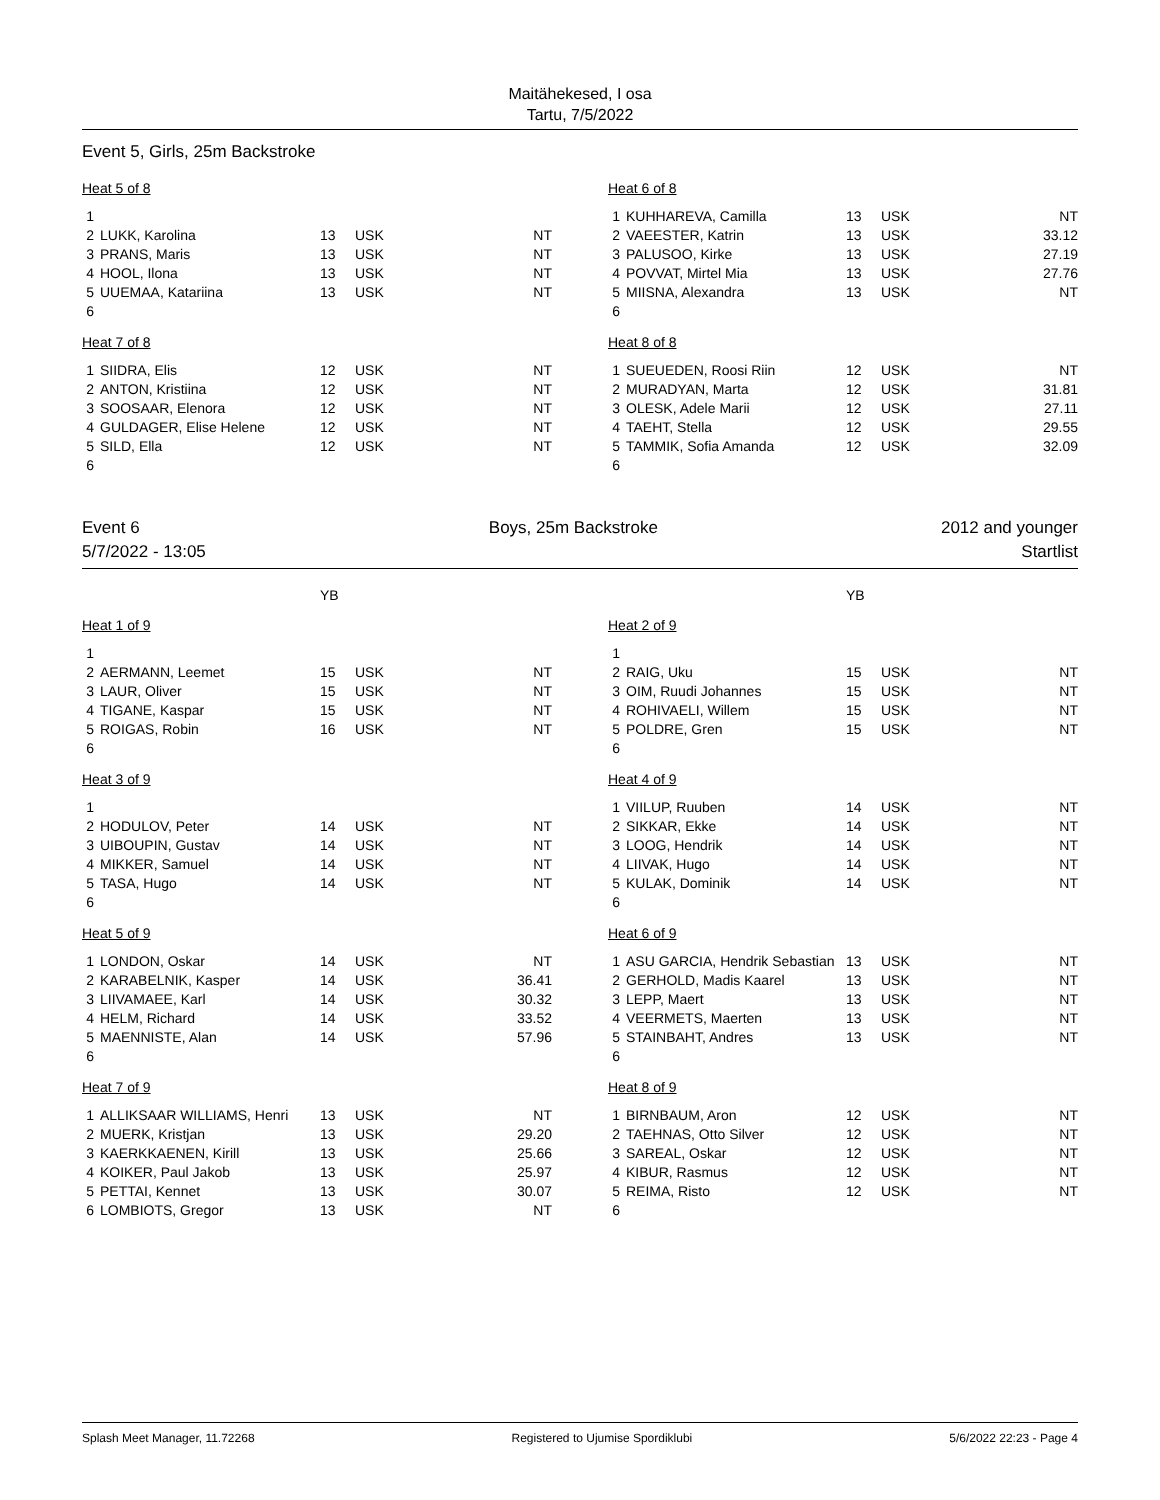Maitähekesed, I osa
Tartu, 7/5/2022
Event 5, Girls, 25m Backstroke
| Heat 5 of 8 | | | | |
| 1 | | | | |
| 2 | LUKK, Karolina | 13 | USK | NT |
| 3 | PRANS, Maris | 13 | USK | NT |
| 4 | HOOL, Ilona | 13 | USK | NT |
| 5 | UUEMAA, Katariina | 13 | USK | NT |
| 6 | | | | |
| Heat 7 of 8 | | | | |
| 1 | SIIDRA, Elis | 12 | USK | NT |
| 2 | ANTON, Kristiina | 12 | USK | NT |
| 3 | SOOSAAR, Elenora | 12 | USK | NT |
| 4 | GULDAGER, Elise Helene | 12 | USK | NT |
| 5 | SILD, Ella | 12 | USK | NT |
| 6 | | | | |
| Heat 6 of 8 | | | | |
| 1 | KUHHAREVA, Camilla | 13 | USK | NT |
| 2 | VAEESTER, Katrin | 13 | USK | 33.12 |
| 3 | PALUSOO, Kirke | 13 | USK | 27.19 |
| 4 | POVVAT, Mirtel Mia | 13 | USK | 27.76 |
| 5 | MIISNA, Alexandra | 13 | USK | NT |
| 6 | | | | |
| Heat 8 of 8 | | | | |
| 1 | SUEUEDEN, Roosi Riin | 12 | USK | NT |
| 2 | MURADYAN, Marta | 12 | USK | 31.81 |
| 3 | OLESK, Adele Marii | 12 | USK | 27.11 |
| 4 | TAEHT, Stella | 12 | USK | 29.55 |
| 5 | TAMMIK, Sofia Amanda | 12 | USK | 32.09 |
| 6 | | | | |
Event 6
5/7/2022 - 13:05
Boys, 25m Backstroke 2012 and younger
Startlist
| | | YB | | |
| Heat 1 of 9 | | | | |
| 1 | | | | |
| 2 | AERMANN, Leemet | 15 | USK | NT |
| 3 | LAUR, Oliver | 15 | USK | NT |
| 4 | TIGANE, Kaspar | 15 | USK | NT |
| 5 | ROIGAS, Robin | 16 | USK | NT |
| 6 | | | | |
| Heat 3 of 9 | | | | |
| 1 | | | | |
| 2 | HODULOV, Peter | 14 | USK | NT |
| 3 | UIBOUPIN, Gustav | 14 | USK | NT |
| 4 | MIKKER, Samuel | 14 | USK | NT |
| 5 | TASA, Hugo | 14 | USK | NT |
| 6 | | | | |
| Heat 5 of 9 | | | | |
| 1 | LONDON, Oskar | 14 | USK | NT |
| 2 | KARABELNIK, Kasper | 14 | USK | 36.41 |
| 3 | LIIVAMAEE, Karl | 14 | USK | 30.32 |
| 4 | HELM, Richard | 14 | USK | 33.52 |
| 5 | MAENNISTE, Alan | 14 | USK | 57.96 |
| 6 | | | | |
| Heat 7 of 9 | | | | |
| 1 | ALLIKSAAR WILLIAMS, Henri | 13 | USK | NT |
| 2 | MUERK, Kristjan | 13 | USK | 29.20 |
| 3 | KAERKKAENEN, Kirill | 13 | USK | 25.66 |
| 4 | KOIKER, Paul Jakob | 13 | USK | 25.97 |
| 5 | PETTAI, Kennet | 13 | USK | 30.07 |
| 6 | LOMBIOTS, Gregor | 13 | USK | NT |
| | | YB | | |
| Heat 2 of 9 | | | | |
| 1 | | | | |
| 2 | RAIG, Uku | 15 | USK | NT |
| 3 | OIM, Ruudi Johannes | 15 | USK | NT |
| 4 | ROHIVAELI, Willem | 15 | USK | NT |
| 5 | POLDRE, Gren | 15 | USK | NT |
| 6 | | | | |
| Heat 4 of 9 | | | | |
| 1 | VIILUP, Ruuben | 14 | USK | NT |
| 2 | SIKKAR, Ekke | 14 | USK | NT |
| 3 | LOOG, Hendrik | 14 | USK | NT |
| 4 | LIIVAK, Hugo | 14 | USK | NT |
| 5 | KULAK, Dominik | 14 | USK | NT |
| 6 | | | | |
| Heat 6 of 9 | | | | |
| 1 | ASU GARCIA, Hendrik Sebastian | 13 | USK | NT |
| 2 | GERHOLD, Madis Kaarel | 13 | USK | NT |
| 3 | LEPP, Maert | 13 | USK | NT |
| 4 | VEERMETS, Maerten | 13 | USK | NT |
| 5 | STAINBAHT, Andres | 13 | USK | NT |
| 6 | | | | |
| Heat 8 of 9 | | | | |
| 1 | BIRNBAUM, Aron | 12 | USK | NT |
| 2 | TAEHNAS, Otto Silver | 12 | USK | NT |
| 3 | SAREAL, Oskar | 12 | USK | NT |
| 4 | KIBUR, Rasmus | 12 | USK | NT |
| 5 | REIMA, Risto | 12 | USK | NT |
| 6 | | | | |
Splash Meet Manager, 11.72268 Registered to Ujumise Spordiklubi 5/6/2022 22:23 - Page 4